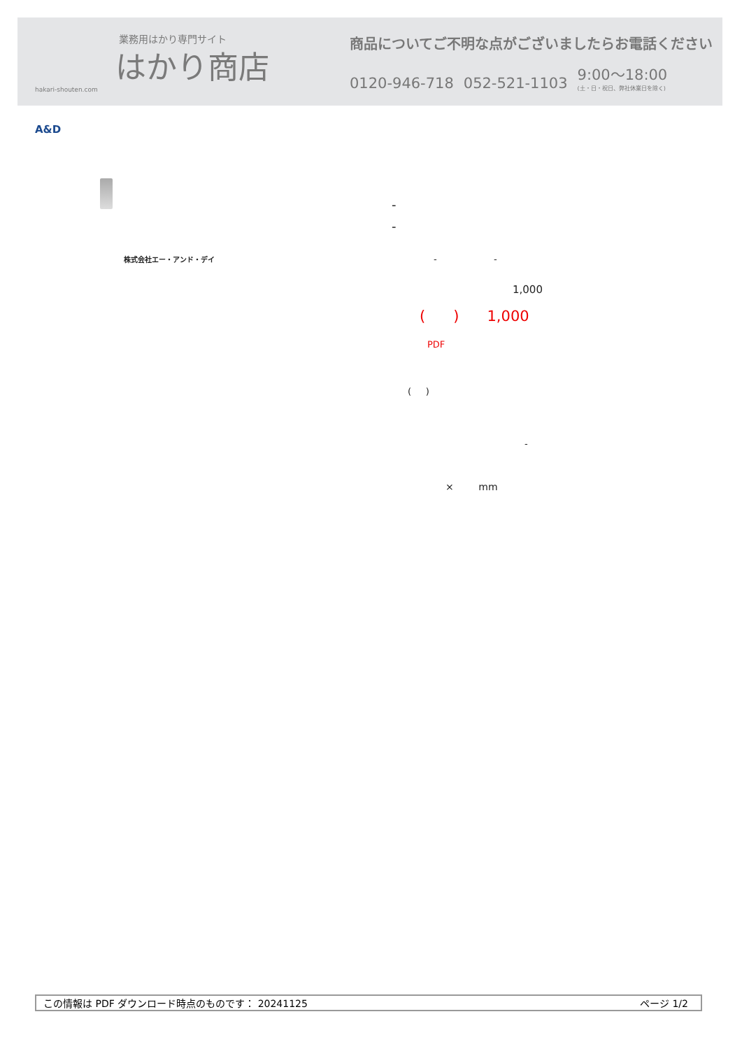業務用はかり専門サイト
はかり商店
hakari-shouten.com
商品についてご不明な点がございましたらお電話ください
0120-946-718 052-521-1103 9:00〜18:00
(土・日・祝日、弊社休業日を除く)
A&D
-
-
株式会社エー・アンド・デイ - -
1,000
( ) 1,000
PDF
( )
-
× mm
この情報は PDF ダウンロード時点のものです： 20241125 ページ 1/2